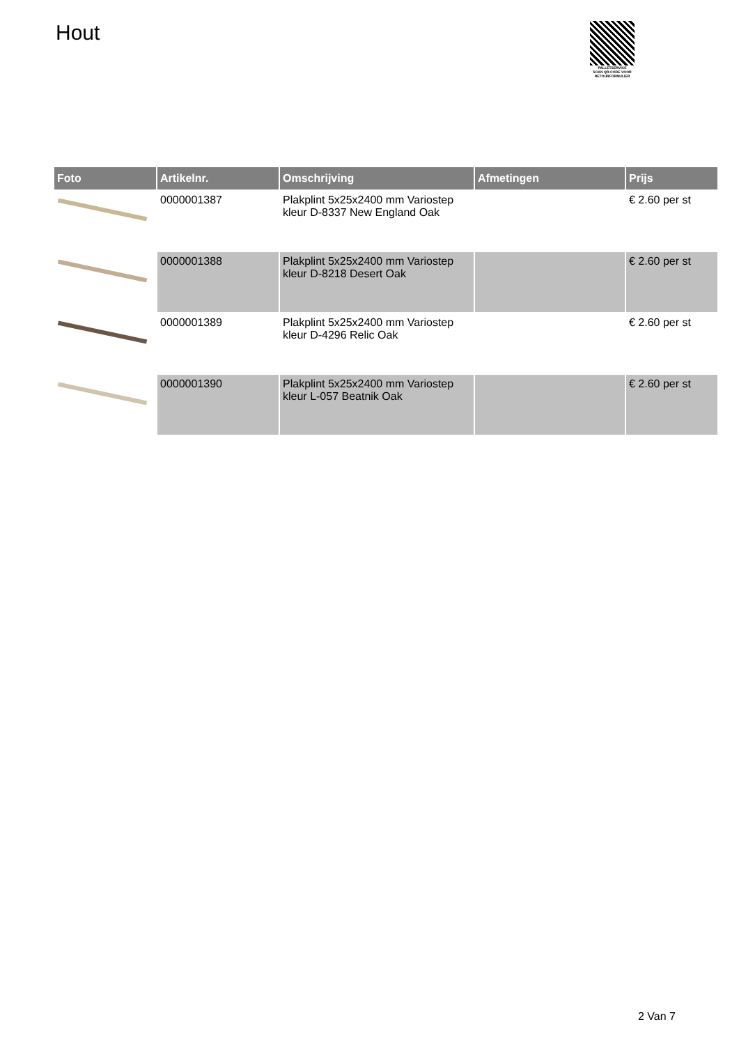Hout
PALLETSERVICE
SCAN QR-CODE VOOR RETOURFORMULIER
| Foto | Artikelnr. | Omschrijving | Afmetingen | Prijs |
| --- | --- | --- | --- | --- |
| | 0000001387 | Plakplint 5x25x2400 mm Variostep kleur D-8337 New England Oak | | € 2.60 per st |
| | 0000001388 | Plakplint 5x25x2400 mm Variostep kleur D-8218 Desert Oak | | € 2.60 per st |
| | 0000001389 | Plakplint 5x25x2400 mm Variostep kleur D-4296 Relic Oak | | € 2.60 per st |
| | 0000001390 | Plakplint 5x25x2400 mm Variostep kleur L-057 Beatnik Oak | | € 2.60 per st |
2 Van 7